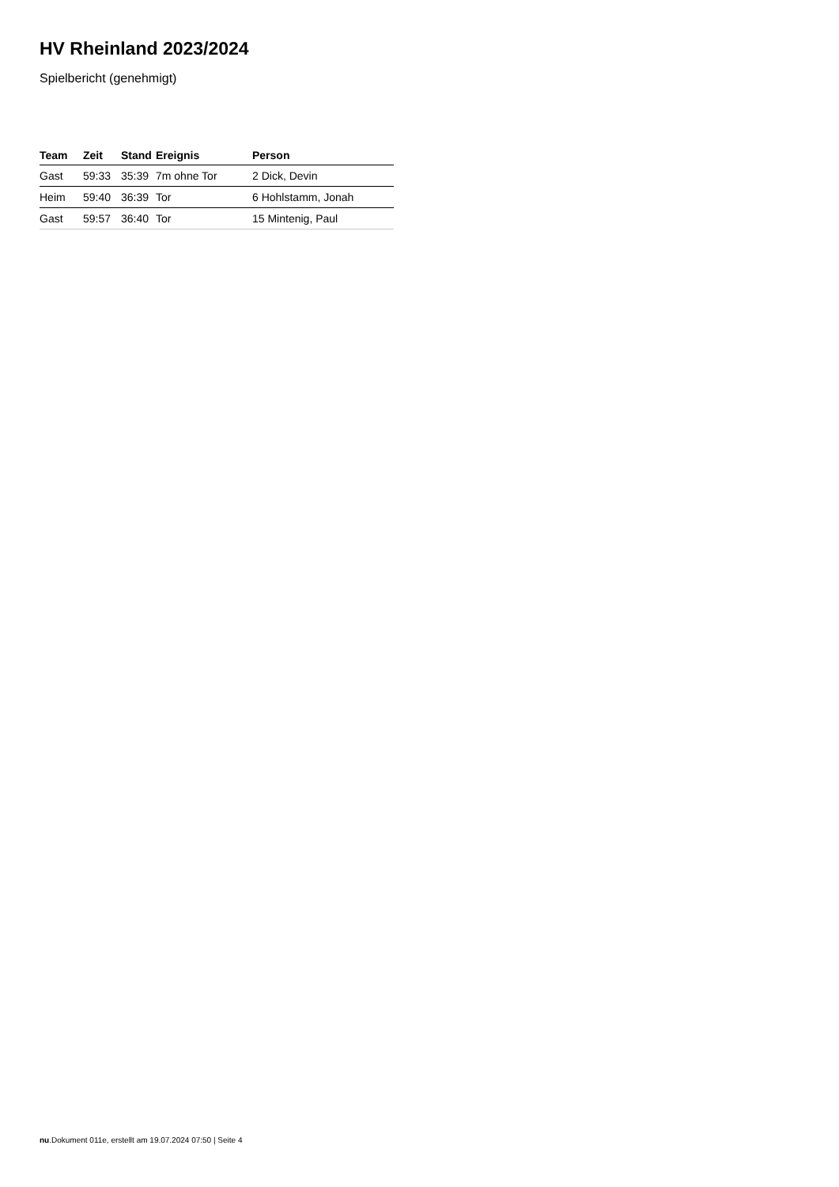HV Rheinland 2023/2024
Spielbericht (genehmigt)
| Team | Zeit | Stand | Ereignis | Person |
| --- | --- | --- | --- | --- |
| Gast | 59:33 | 35:39 | 7m ohne Tor | 2 Dick, Devin |
| Heim | 59:40 | 36:39 | Tor | 6 Hohlstamm, Jonah |
| Gast | 59:57 | 36:40 | Tor | 15 Mintenig, Paul |
nu.Dokument 011e, erstellt am 19.07.2024 07:50 | Seite 4